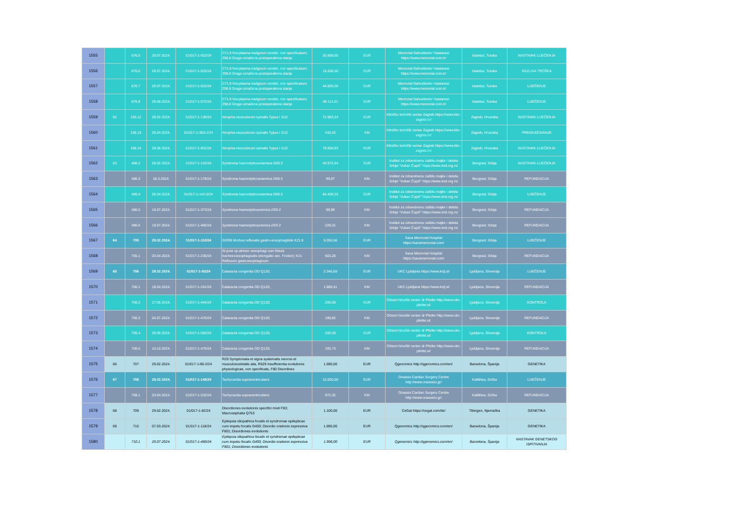| 1555 | | 676.5 | 29.07.2024. | 01/017-1-502/24 | C71.9 Neoplasma malignum cerebri, non specificatum; Z98.8 Druga označena postoperativna stanja | 20.659,60 | EUR | Memorial Bahcelievler Hastanesi https://www.memorial.com.tr/ | Istanbul, Turska | NASTAVAK LIJEČENJA |
| 1556 | | 676.6 | 29.07.2024. | 01/017-1-502/24 | C71.9 Neoplasma malignum cerebri, non specificatum; Z98.8 Druga označena postoperativna stanja | 19.206,50 | EUR | Memorial Bahcelievler Hastanesi https://www.memorial.com.tr/ | Istanbul, Turska | RAZLIKA TROŠKA |
| 1557 | | 676.7 | 29.07.2024. | 01/017-1-502/24 | C71.9 Neoplasma malignum cerebri, non specificatum; Z98.8 Druga označena postoperativna stanja | 44.600,00 | EUR | Memorial Bahcelievler Hastanesi https://www.memorial.com.tr/ | Istanbul, Turska | LIJEČENJE |
| 1558 | | 676.8 | 29.08.2024. | 01/017-1-572/24 | C71.9 Neoplasma malignum cerebri, non specificatum; Z98.8 Druga označena postoperativna stanja | 48.114,51 | EUR | Memorial Bahcelievler Hastanesi https://www.memorial.com.tr/ | Istanbul, Turska | LIJEČENJE |
| 1559 | 62 | 158.12 | 29.02.2024. | 01/017-1-136/24 | Atrophia musculorum spinalis Typus I G12 | 72.983,34 | EUR | Kliničko bolnički centar Zagreb https://www.kbc-zagreb.hr/ | Zagreb, Hrvatska | NASTAVAK LIJEČENJA |
| 1560 | | 158.13 | 26.04.2024. | 01/017-1-363-1/24 | Atrophia musculorum spinalis Typus I G12 | 433,42 | KM | Kliničko bolnički centar Zagreb https://www.kbc-zagreb.hr/ | Zagreb, Hrvatska | PREKNJIŽAVANJE |
| 1561 | | 158.14 | 29.08.2024. | 01/017-1-601/24 | Atrophia musculorum spinalis Typus I G12 | 78.656,93 | EUR | Kliničko bolnički centar Zagreb https://www.kbc-zagreb.hr/ | Zagreb, Hrvatska | NASTAVAK LIJEČENJA |
| 1562 | 63 | 486.2 | 29.02.2024. | 01/017-1-142/24 | Syndroma haemolyticouraemica D59.3 | 43.972,84 | EUR | Institut za zdravstvenu zaštitu majke i deteta Srbije "Vukan Čupić" https://www.imd.org.rs/ | Beograd, Srbija | NASTAVAK LIJEČENJA |
| 1563 | | 486.3 | 18.3.2024. | 01/017-1-178/24 | Syndroma haemolyticouraemica D59.3 | 99,97 | KM | Institut za zdravstvenu zaštitu majke i deteta Srbije "Vukan Čupić" https://www.imd.org.rs/ | Beograd, Srbija | REFUNDACIJA |
| 1564 | | 486.4 | 26.04.2024. | 01/017-1-142-2/24 | Syndroma haemolyticouraemica D59.3 | 84.430,22 | EUR | Institut za zdravstvenu zaštitu majke i deteta Srbije "Vukan Čupić" https://www.imd.org.rs/ | Beograd, Srbija | LIJEČENJE |
| 1565 | | 486.5 | 19.07.2024. | 01/017-1-373/24 | Syndroma haemolyticouremica D59.3 | 99,99 | KM | Institut za zdravstvenu zaštitu majke i deteta Srbije "Vukan Čupić" https://www.imd.org.rs/ | Beograd, Srbija | REFUNDACIJA |
| 1566 | | 486.6 | 19.07.2024. | 01/017-1-485/24 | Syndroma haemolyticouremica D59.3 | 228,01 | KM | Institut za zdravstvenu zaštitu majke i deteta Srbije "Vukan Čupić" https://www.imd.org.rs/ | Beograd, Srbija | REFUNDACIJA |
| 1567 | 64 | 705 | 29.02.2024. | 01/017-1-110/24 | GERB Morbus refluxalis gastro-eosophagitide K21.9 | 6.055,56 | EUR | Sava Memorial Hospital https://savamemorial.com/ | Beograd, Srbija | LIJEČENJE |
| 1568 | | 705.1 | 03.04.2024. | 01/017-1-236/24 | St.post op atresio oesophagi cum fistula tracheiooesophagealis (elongatio sec. Focker); K21 Refluxum gastroesophagicum | 603,28 | KM | Sava Memorial Hospital https://savamemorial.com/ | Beograd, Srbija | REFUNDACIJA |
| 1569 | 65 | 706 | 29.02.2024. | 01/017-1-93/24 | Cataracta congenita OD Q120; | 2.346,69 | EUR | UKC Ljubljana https://www.kclj.si/ | Ljubljana, Slovenija | LIJEČENJE |
| 1570 | | 706.1 | 18.04.2024. | 01/017-1-241/24 | Cataracta congenita OD Q120; | 1.888,41 | KM | UKC Ljubljana https://www.kclj.si/ | Ljubljana, Slovenija | REFUNDACIJA |
| 1571 | | 706.2 | 17.06.2024. | 01/017-1-444/24 | Cataracta congenita OD Q120; | 200.00 | EUR | Očesni hirurški center dr Pfeifer http://www.okc-pfeifer.si/ | Ljubljana, Slovenija | KONTROLA |
| 1572 | | 706.3 | 04.07.2024. | 01/017-1-476/24 | Cataracta congenita OD Q120; | 199,82 | KM | Očesni hirurški center dr Pfeifer http://www.okc-pfeifer.si/ | Ljubljana, Slovenija | REFUNDACIJA |
| 1573 | | 706.4 | 29.08.2024. | 01/017-1-582/24 | Cataracta congenita OD Q120; | 200.00 | EUR | Očesni hirurški center dr Pfeifer http://www.okc-pfeifer.si/ | Ljubljana, Slovenija | KONTROLA |
| 1574 | | 706.5 | 10.10.2024. | 01/017-1-476/24 | Cataracta congenita OD Q120; | 193,73 | KM | Očesni hirurški center dr Pfeifer http://www.okc-pfeifer.si/ | Ljubljana, Slovenija | REFUNDACIJA |
| 1575 | 66 | 707 | 29.02.2024. | 01/017-1-90-2/24 | R29 Symptomata et signa systematis nervosi et musculosceletalis alia, R629 Insufficientia evolutionis physiologicae, non specificata, F80 Disordines | 1.690,00 | EUR | Qgenomics http://qgenomics.com/en/ | Barselona, Španija | GENETIKA |
| 1576 | 67 | 708 | 29.02.2024. | 01/017-1-145/24 | Tachycardia supraventricularis | 15.000,00 | EUR | Onassis Cardiac Surgery Centre http://www.onasseio.gr/ | Kallithea, Grčka | LIJEČENJE |
| 1577 | | 708.1 | 03.04.2024. | 01/017-1-232/24 | Tachycardia supraventricularis | 972,32 | KM | Onassis Cardiac Surgery Centre http://www.onasseio.gr/ | Kallithea, Grčka | REFUNDACIJA |
| 1578 | 68 | 709 | 29.02.2024. | 01/017-1-82/24 | Disordiones evolutionis specifici mixti F83; Macrosephalia Q753 | 1.100,00 | EUR | CeGat https://cegat.com/de/ | Tibingen, Njemačka | GENETIKA |
| 1579 | 69 | 710 | 07.03.2024. | 01/017-1-118/24 | Epilepsia idiopathica focalis et syndromae epilepticae cum impetu focalis G400; Disordio orationis expressiva F801; Disordiones evolutionis | 1.690,00 | EUR | Qgenomics http://qgenomics.com/en/ | Barselona, Španija | GENETIKA |
| 1580 | | 710.1 | 29.07.2024. | 01/017-1-489/24 | Epilepsia idiopathica focalis et syndromae epilepticae cum impetu focalis G400; Disordio orationis expressiva F801; Disordiones evolutionis | 1.998,00 | EUR | Qgenomics http://qgenomics.com/en/ | Barselona, Španija | NASTAVAK GENETSKOG ISPITIVANJA |